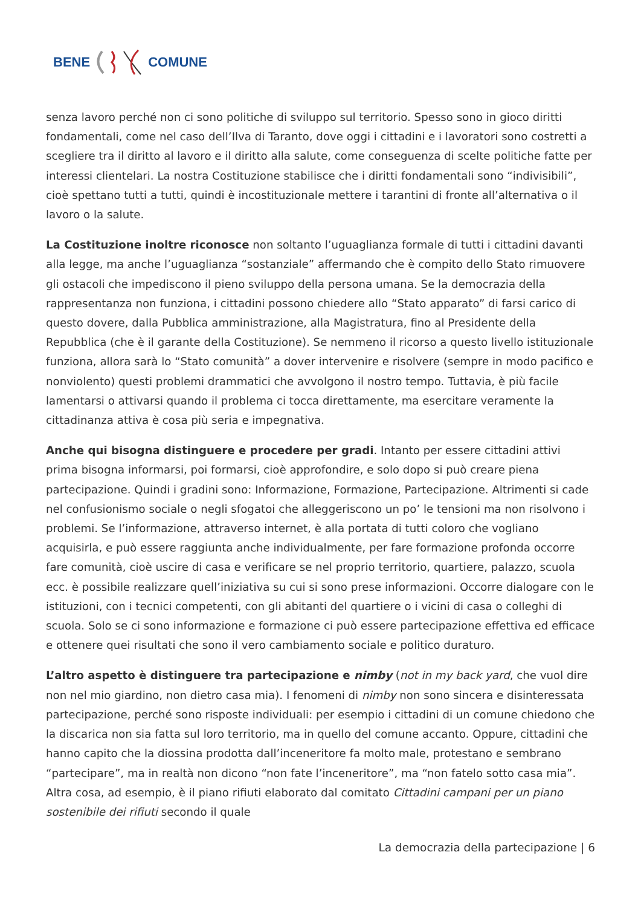BENE COMUNE
senza lavoro perché non ci sono politiche di sviluppo sul territorio. Spesso sono in gioco diritti fondamentali, come nel caso dell’Ilva di Taranto, dove oggi i cittadini e i lavoratori sono costretti a scegliere tra il diritto al lavoro e il diritto alla salute, come conseguenza di scelte politiche fatte per interessi clientelari. La nostra Costituzione stabilisce che i diritti fondamentali sono “indivisibili”, cioè spettano tutti a tutti, quindi è incostituzionale mettere i tarantini di fronte all’alternativa o il lavoro o la salute.
La Costituzione inoltre riconosce non soltanto l’uguaglianza formale di tutti i cittadini davanti alla legge, ma anche l’uguaglianza “sostanziale” affermando che è compito dello Stato rimuovere gli ostacoli che impediscono il pieno sviluppo della persona umana. Se la democrazia della rappresentanza non funziona, i cittadini possono chiedere allo “Stato apparato” di farsi carico di questo dovere, dalla Pubblica amministrazione, alla Magistratura, fino al Presidente della Repubblica (che è il garante della Costituzione). Se nemmeno il ricorso a questo livello istituzionale funziona, allora sarà lo “Stato comunità” a dover intervenire e risolvere (sempre in modo pacifico e nonviolento) questi problemi drammatici che avvolgono il nostro tempo. Tuttavia, è più facile lamentarsi o attivarsi quando il problema ci tocca direttamente, ma esercitare veramente la cittadinanza attiva è cosa più seria e impegnativa.
Anche qui bisogna distinguere e procedere per gradi. Intanto per essere cittadini attivi prima bisogna informarsi, poi formarsi, cioè approfondire, e solo dopo si può creare piena partecipazione. Quindi i gradini sono: Informazione, Formazione, Partecipazione. Altrimenti si cade nel confusionismo sociale o negli sfogatoi che alleggeriscono un po’ le tensioni ma non risolvono i problemi. Se l’informazione, attraverso internet, è alla portata di tutti coloro che vogliano acquisirla, e può essere raggiunta anche individualmente, per fare formazione profonda occorre fare comunità, cioè uscire di casa e verificare se nel proprio territorio, quartiere, palazzo, scuola ecc. è possibile realizzare quell’iniziativa su cui si sono prese informazioni. Occorre dialogare con le istituzioni, con i tecnici competenti, con gli abitanti del quartiere o i vicini di casa o colleghi di scuola. Solo se ci sono informazione e formazione ci può essere partecipazione effettiva ed efficace e ottenere quei risultati che sono il vero cambiamento sociale e politico duraturo.
L’altro aspetto è distinguere tra partecipazione e nimby (not in my back yard, che vuol dire non nel mio giardino, non dietro casa mia). I fenomeni di nimby non sono sincera e disinteressata partecipazione, perché sono risposte individuali: per esempio i cittadini di un comune chiedono che la discarica non sia fatta sul loro territorio, ma in quello del comune accanto. Oppure, cittadini che hanno capito che la diossina prodotta dall’inceneritore fa molto male, protestano e sembrano “partecipare”, ma in realtà non dicono “non fate l’inceneritore”, ma “non fatelo sotto casa mia”. Altra cosa, ad esempio, è il piano rifiuti elaborato dal comitato Cittadini campani per un piano sostenibile dei rifiuti secondo il quale
La democrazia della partecipazione | 6